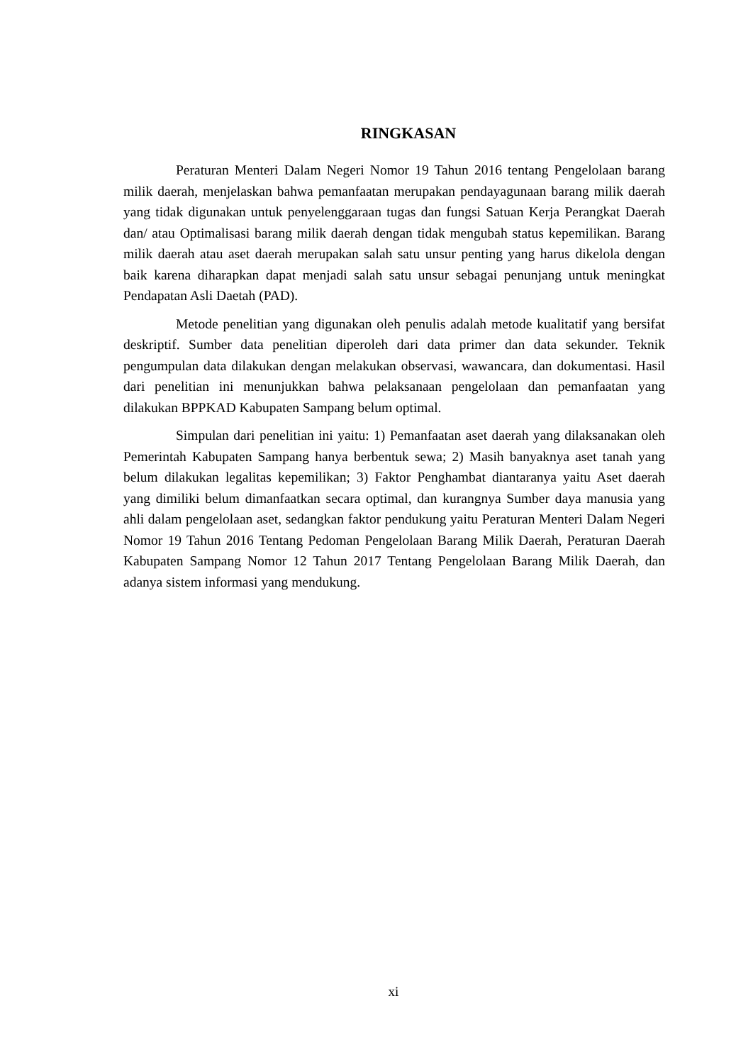RINGKASAN
Peraturan Menteri Dalam Negeri Nomor 19 Tahun 2016 tentang Pengelolaan barang milik daerah, menjelaskan bahwa pemanfaatan merupakan pendayagunaan barang milik daerah yang tidak digunakan untuk penyelenggaraan tugas dan fungsi Satuan Kerja Perangkat Daerah dan/ atau Optimalisasi barang milik daerah dengan tidak mengubah status kepemilikan. Barang milik daerah atau aset daerah merupakan salah satu unsur penting yang harus dikelola dengan baik karena diharapkan dapat menjadi salah satu unsur sebagai penunjang untuk meningkat Pendapatan Asli Daetah (PAD).
Metode penelitian yang digunakan oleh penulis adalah metode kualitatif yang bersifat deskriptif. Sumber data penelitian diperoleh dari data primer dan data sekunder. Teknik pengumpulan data dilakukan dengan melakukan observasi, wawancara, dan dokumentasi. Hasil dari penelitian ini menunjukkan bahwa pelaksanaan pengelolaan dan pemanfaatan yang dilakukan BPPKAD Kabupaten Sampang belum optimal.
Simpulan dari penelitian ini yaitu: 1) Pemanfaatan aset daerah yang dilaksanakan oleh Pemerintah Kabupaten Sampang hanya berbentuk sewa; 2) Masih banyaknya aset tanah yang belum dilakukan legalitas kepemilikan; 3) Faktor Penghambat diantaranya yaitu Aset daerah yang dimiliki belum dimanfaatkan secara optimal, dan kurangnya Sumber daya manusia yang ahli dalam pengelolaan aset, sedangkan faktor pendukung yaitu Peraturan Menteri Dalam Negeri Nomor 19 Tahun 2016 Tentang Pedoman Pengelolaan Barang Milik Daerah, Peraturan Daerah Kabupaten Sampang Nomor 12 Tahun 2017 Tentang Pengelolaan Barang Milik Daerah, dan adanya sistem informasi yang mendukung.
xi